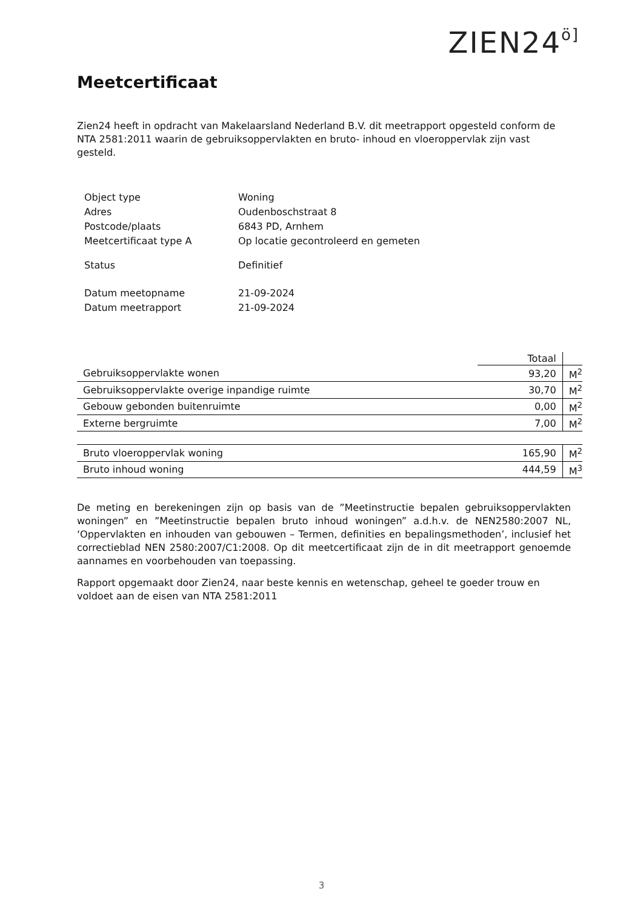ZIEN24ö]
Meetcertificaat
Zien24 heeft in opdracht van Makelaarsland Nederland B.V. dit meetrapport opgesteld conform de NTA 2581:2011 waarin de gebruiksoppervlakten en bruto- inhoud en vloeroppervlak zijn vast gesteld.
| Object type | Woning |
| Adres | Oudenboschstraat 8 |
| Postcode/plaats | 6843 PD, Arnhem |
| Meetcertificaat type A | Op locatie gecontroleerd en gemeten |
| Status | Definitief |
| Datum meetopname | 21-09-2024 |
| Datum meetrapport | 21-09-2024 |
| | Totaal | |
| Gebruiksoppervlakte wonen | 93,20 | M<sup>2</sup> |
| Gebruiksoppervlakte overige inpandige ruimte | 30,70 | M<sup>2</sup> |
| Gebouw gebonden buitenruimte | 0,00 | M<sup>2</sup> |
| Externe bergruimte | 7,00 | M<sup>2</sup> |
| Bruto vloeroppervlak woning | 165,90 | M<sup>2</sup> |
| Bruto inhoud woning | 444,59 | M<sup>3</sup> |
De meting en berekeningen zijn op basis van de ”Meetinstructie bepalen gebruiksoppervlakten woningen” en ”Meetinstructie bepalen bruto inhoud woningen” a.d.h.v. de NEN2580:2007 NL, ‘Oppervlakten en inhouden van gebouwen – Termen, definities en bepalingsmethoden’, inclusief het correctieblad NEN 2580:2007/C1:2008. Op dit meetcertificaat zijn de in dit meetrapport genoemde aannames en voorbehouden van toepassing.
Rapport opgemaakt door Zien24, naar beste kennis en wetenschap, geheel te goeder trouw en voldoet aan de eisen van NTA 2581:2011
3